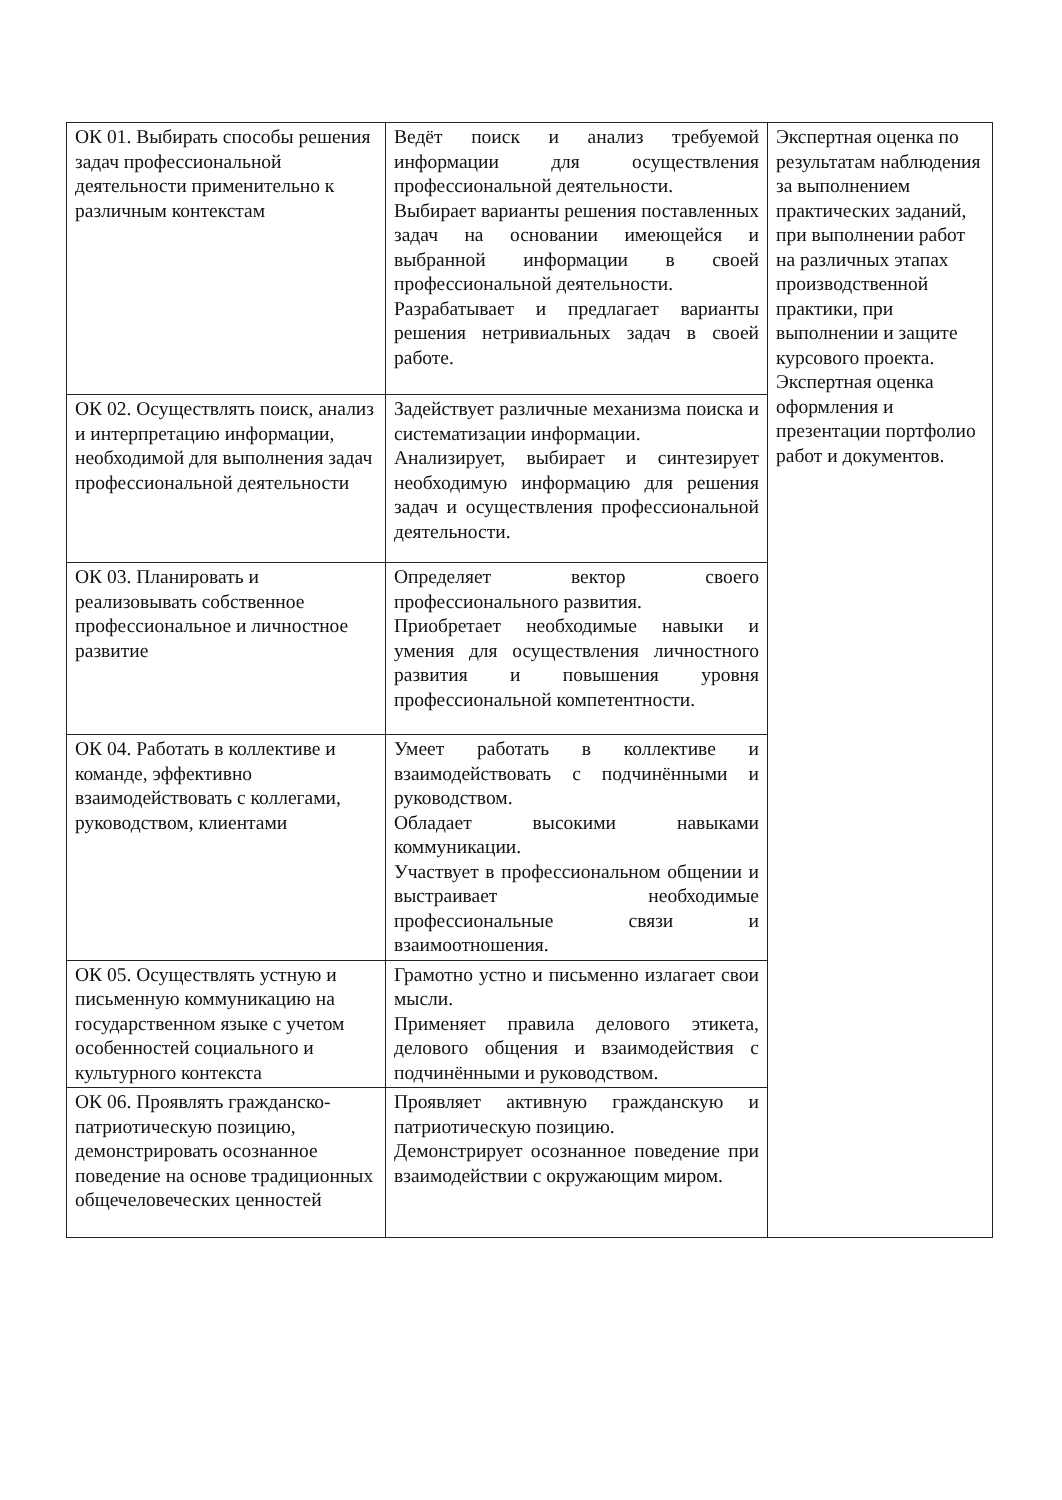| ОК 01. Выбирать способы решения задач профессиональной деятельности применительно к различным контекстам | Ведёт поиск и анализ требуемой информации для осуществления профессиональной деятельности. Выбирает варианты решения поставленных задач на основании имеющейся и выбранной информации в своей профессиональной деятельности. Разрабатывает и предлагает варианты решения нетривиальных задач в своей работе. | Экспертная оценка по результатам наблюдения за выполнением практических заданий, при выполнении работ на различных этапах производственной практики, при выполнении и защите курсового проекта. Экспертная оценка оформления и презентации портфолио работ и документов. |
| ОК 02. Осуществлять поиск, анализ и интерпретацию информации, необходимой для выполнения задач профессиональной деятельности | Задействует различные механизма поиска и систематизации информации. Анализирует, выбирает и синтезирует необходимую информацию для решения задач и осуществления профессиональной деятельности. | |
| ОК 03. Планировать и реализовывать собственное профессиональное и личностное развитие | Определяет вектор своего профессионального развития. Приобретает необходимые навыки и умения для осуществления личностного развития и повышения уровня профессиональной компетентности. | |
| ОК 04. Работать в коллективе и команде, эффективно взаимодействовать с коллегами, руководством, клиентами | Умеет работать в коллективе и взаимодействовать с подчинёнными и руководством. Обладает высокими навыками коммуникации. Участвует в профессиональном общении и выстраивает необходимые профессиональные связи и взаимоотношения. | |
| ОК 05. Осуществлять устную и письменную коммуникацию на государственном языке с учетом особенностей социального и культурного контекста | Грамотно устно и письменно излагает свои мысли. Применяет правила делового этикета, делового общения и взаимодействия с подчинёнными и руководством. | |
| ОК 06. Проявлять гражданско-патриотическую позицию, демонстрировать осознанное поведение на основе традиционных общечеловеческих ценностей | Проявляет активную гражданскую и патриотическую позицию. Демонстрирует осознанное поведение при взаимодействии с окружающим миром. | |